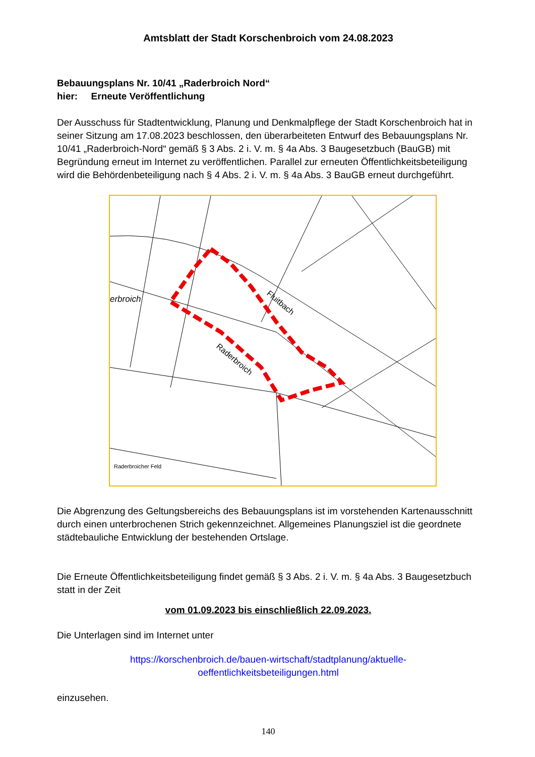Amtsblatt der Stadt Korschenbroich vom 24.08.2023
Bebauungsplans Nr. 10/41 „Raderbroich Nord“
hier: Erneute Veröffentlichung
Der Ausschuss für Stadtentwicklung, Planung und Denkmalpflege der Stadt Korschenbroich hat in seiner Sitzung am 17.08.2023 beschlossen, den überarbeiteten Entwurf des Bebauungsplans Nr. 10/41 „Raderbroich-Nord“ gemäß § 3 Abs. 2 i. V. m. § 4a Abs. 3 Baugesetzbuch (BauGB) mit Begründung erneut im Internet zu veröffentlichen. Parallel zur erneuten Öffentlichkeitsbeteiligung wird die Behördenbeteiligung nach § 4 Abs. 2 i. V. m. § 4a Abs. 3 BauGB erneut durchgeführt.
erbroich
Fluitbach
Raderbroich
Raderbroicher Feld
Die Abgrenzung des Geltungsbereichs des Bebauungsplans ist im vorstehenden Kartenausschnitt durch einen unterbrochenen Strich gekennzeichnet. Allgemeines Planungsziel ist die geordnete städtebauliche Entwicklung der bestehenden Ortslage.
Die Erneute Öffentlichkeitsbeteiligung findet gemäß § 3 Abs. 2 i. V. m. § 4a Abs. 3 Baugesetzbuch statt in der Zeit
vom 01.09.2023 bis einschließlich 22.09.2023.
Die Unterlagen sind im Internet unter
https://korschenbroich.de/bauen-wirtschaft/stadtplanung/aktuelle-
oeffentlichkeitsbeteiligungen.html
einzusehen.
140